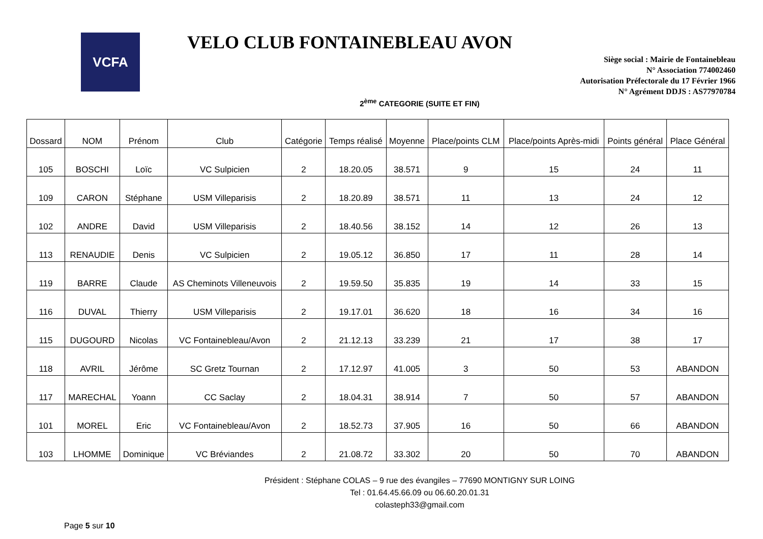VCFA
VELO CLUB FONTAINEBLEAU AVON
Siège social : Mairie de Fontainebleau
N° Association 774002460
Autorisation Préfectorale du 17 Février 1966
N° Agrément DDJS : AS77970784
2<sup>ème</sup> CATEGORIE (SUITE ET FIN)
| Dossard | NOM | Prénom | Club | Catégorie | Temps réalisé | Moyenne | Place/points CLM | Place/points Après-midi | Points général | Place Général |
| --- | --- | --- | --- | --- | --- | --- | --- | --- | --- | --- |
| 105 | BOSCHI | Loïc | VC Sulpicien | 2 | 18.20.05 | 38.571 | 9 | 15 | 24 | 11 |
| 109 | CARON | Stéphane | USM Villeparisis | 2 | 18.20.89 | 38.571 | 11 | 13 | 24 | 12 |
| 102 | ANDRE | David | USM Villeparisis | 2 | 18.40.56 | 38.152 | 14 | 12 | 26 | 13 |
| 113 | RENAUDIE | Denis | VC Sulpicien | 2 | 19.05.12 | 36.850 | 17 | 11 | 28 | 14 |
| 119 | BARRE | Claude | AS Cheminots Villeneuvois | 2 | 19.59.50 | 35.835 | 19 | 14 | 33 | 15 |
| 116 | DUVAL | Thierry | USM Villeparisis | 2 | 19.17.01 | 36.620 | 18 | 16 | 34 | 16 |
| 115 | DUGOURD | Nicolas | VC Fontainebleau/Avon | 2 | 21.12.13 | 33.239 | 21 | 17 | 38 | 17 |
| 118 | AVRIL | Jérôme | SC Gretz Tournan | 2 | 17.12.97 | 41.005 | 3 | 50 | 53 | ABANDON |
| 117 | MARECHAL | Yoann | CC Saclay | 2 | 18.04.31 | 38.914 | 7 | 50 | 57 | ABANDON |
| 101 | MOREL | Eric | VC Fontainebleau/Avon | 2 | 18.52.73 | 37.905 | 16 | 50 | 66 | ABANDON |
| 103 | LHOMME | Dominique | VC Bréviandes | 2 | 21.08.72 | 33.302 | 20 | 50 | 70 | ABANDON |
Président : Stéphane COLAS – 9 rue des évangiles – 77690 MONTIGNY SUR LOING
Tel : 01.64.45.66.09 ou 06.60.20.01.31
colasteph33@gmail.com
Page 5 sur 10